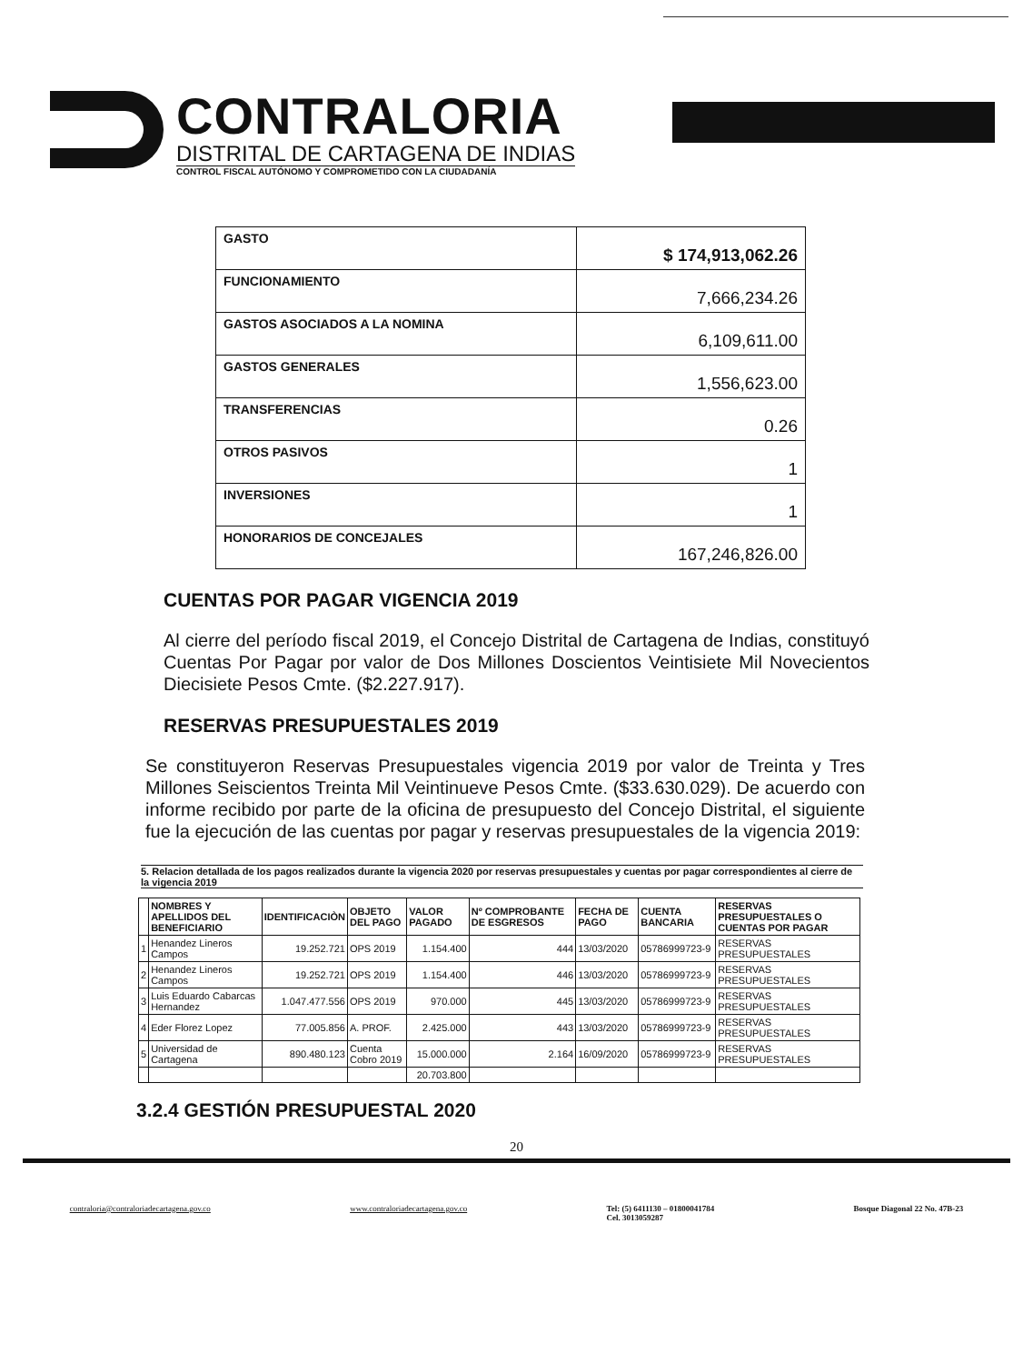CONTRALORIA
DISTRITAL DE CARTAGENA DE INDIAS
CONTROL FISCAL AUTÓNOMO Y COMPROMETIDO CON LA CIUDADANÍA
| GASTO | $ 174,913,062.26 |
| FUNCIONAMIENTO | 7,666,234.26 |
| GASTOS ASOCIADOS A LA NOMINA | 6,109,611.00 |
| GASTOS GENERALES | 1,556,623.00 |
| TRANSFERENCIAS | 0.26 |
| OTROS PASIVOS | 1 |
| INVERSIONES | 1 |
| HONORARIOS DE CONCEJALES | 167,246,826.00 |
CUENTAS POR PAGAR VIGENCIA 2019
Al cierre del período fiscal 2019, el Concejo Distrital de Cartagena de Indias, constituyó Cuentas Por Pagar por valor de Dos Millones Doscientos Veintisiete Mil Novecientos Diecisiete Pesos Cmte. ($2.227.917).
RESERVAS PRESUPUESTALES 2019
Se constituyeron Reservas Presupuestales vigencia 2019 por valor de Treinta y Tres Millones Seiscientos Treinta Mil Veintinueve Pesos Cmte. ($33.630.029). De acuerdo con informe recibido por parte de la oficina de presupuesto del Concejo Distrital, el siguiente fue la ejecución de las cuentas por pagar y reservas presupuestales de la vigencia 2019:
5. Relacion detallada de los pagos realizados durante la vigencia 2020 por reservas presupuestales y cuentas por pagar correspondientes al cierre de la vigencia 2019
| | NOMBRES Y APELLIDOS DEL BENEFICIARIO | IDENTIFICACIÒN | OBJETO DEL PAGO | VALOR PAGADO | Nº COMPROBANTE DE ESGRESOS | FECHA DE PAGO | CUENTA BANCARIA | RESERVAS PRESUPUESTALES O CUENTAS POR PAGAR |
| --- | --- | --- | --- | --- | --- | --- | --- | --- |
| 1 | Henandez Lineros Campos | 19.252.721 | OPS 2019 | 1.154.400 | 444 | 13/03/2020 | 05786999723-9 | RESERVAS PRESUPUESTALES |
| 2 | Henandez Lineros Campos | 19.252.721 | OPS 2019 | 1.154.400 | 446 | 13/03/2020 | 05786999723-9 | RESERVAS PRESUPUESTALES |
| 3 | Luis Eduardo Cabarcas Hernandez | 1.047.477.556 | OPS 2019 | 970.000 | 445 | 13/03/2020 | 05786999723-9 | RESERVAS PRESUPUESTALES |
| 4 | Eder Florez Lopez | 77.005.856 | A. PROF. | 2.425.000 | 443 | 13/03/2020 | 05786999723-9 | RESERVAS PRESUPUESTALES |
| 5 | Universidad de Cartagena | 890.480.123 | Cuenta Cobro 2019 | 15.000.000 | 2.164 | 16/09/2020 | 05786999723-9 | RESERVAS PRESUPUESTALES |
| | | | | 20.703.800 | | | | |
3.2.4 GESTIÓN PRESUPUESTAL 2020
20
contraloria@contraloriadecartagena.gov.co www.contraloriadecartagena.gov.co Tel: (5) 6411130 – 01800041784
Cel. 3013059287 Bosque Diagonal 22 No. 47B-23